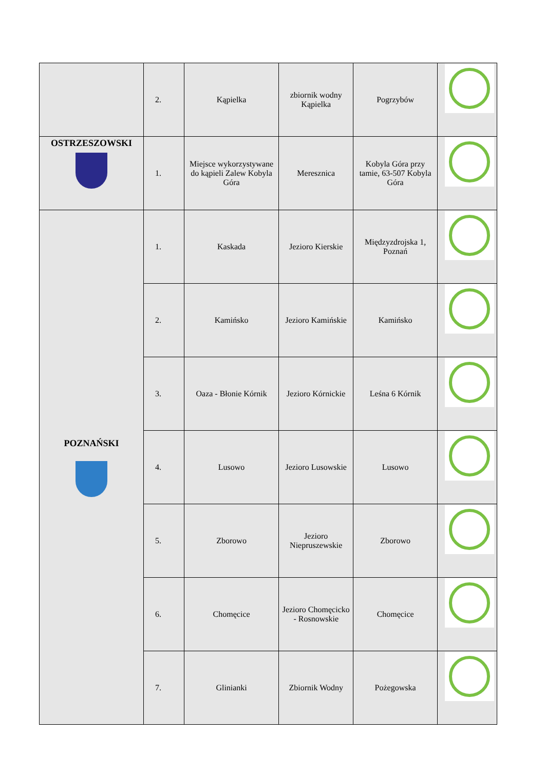| | 2. | Kąpielka | zbiornik wodny Kąpielka | Pogrzybów | |
| OSTRZESZOWSKI | 1. | Miejsce wykorzystywane do kąpieli Zalew Kobyla Góra | Meresznica | Kobyla Góra przy tamie, 63-507 Kobyla Góra | |
| POZNAŃSKI | 1. | Kaskada | Jezioro Kierskie | Międzyzdrojska 1, Poznań | |
| | 2. | Kamińsko | Jezioro Kamińskie | Kamińsko | |
| | 3. | Oaza - Błonie Kórnik | Jezioro Kórnickie | Leśna 6 Kórnik | |
| | 4. | Lusowo | Jezioro Lusowskie | Lusowo | |
| | 5. | Zborowo | Jezioro Niepruszewskie | Zborowo | |
| | 6. | Chomęcice | Jezioro Chomęcicko - Rosnowskie | Chomęcice | |
| | 7. | Glinianki | Zbiornik Wodny | Pożegowska | |